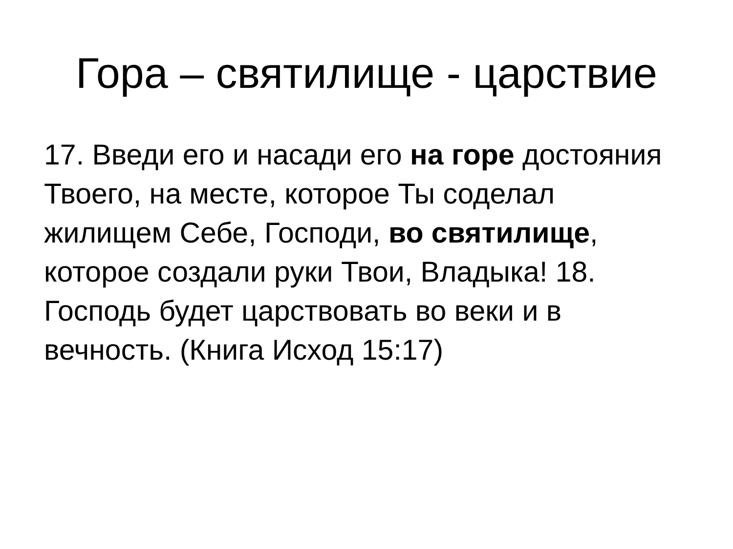Гора – святилище - царствие
17. Введи его и насади его на горе достояния Твоего, на месте, которое Ты соделал жилищем Себе, Господи, во святилище, которое создали руки Твои, Владыка! 18. Господь будет царствовать во веки и в вечность. (Книга Исход 15:17)